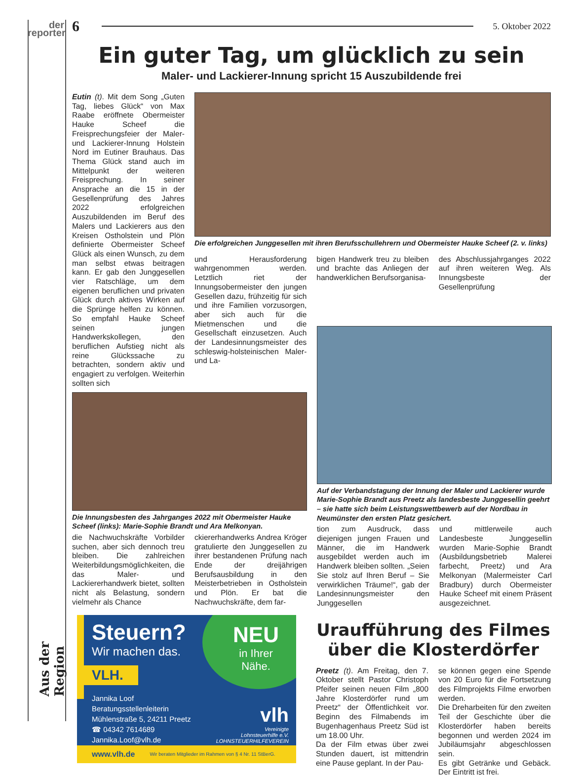der
reporter
Aus der Region
6 5. Oktober 2022
Ein guter Tag, um glücklich zu sein
Maler- und Lackierer-Innung spricht 15 Auszubildende frei
Eutin (t). Mit dem Song „Guten Tag, liebes Glück“ von Max Raabe eröffnete Obermeister Hauke Scheef die Freisprechungsfeier der Maler- und Lackierer-Innung Holstein Nord im Eutiner Brauhaus. Das Thema Glück stand auch im Mittelpunkt der weiteren Freisprechung. In seiner Ansprache an die 15 in der Gesellenprüfung des Jahres 2022 erfolgreichen Auszubildenden im Beruf des Malers und Lackierers aus den Kreisen Ostholstein und Plön definierte Obermeister Scheef Glück als einen Wunsch, zu dem man selbst etwas beitragen kann. Er gab den Junggesellen vier Ratschläge, um dem eigenen beruflichen und privaten Glück durch aktives Wirken auf die Sprünge helfen zu können. So empfahl Hauke Scheef seinen jungen Handwerkskollegen, den beruflichen Aufstieg nicht als reine Glückssache zu betrachten, sondern aktiv und engagiert zu verfolgen. Weiterhin sollten sich
Die erfolgreichen Junggesellen mit ihren Berufsschullehrern und Obermeister Hauke Scheef (2. v. links)
und Herausforderung wahrgenommen werden. Letztlich riet der Innungsobermeister den jungen Gesellen dazu, frühzeitig für sich und ihre Familien vorzusorgen, aber sich auch für die Mietmenschen und die Gesellschaft einzusetzen. Auch der Landesinnungsmeister des schleswig-holsteinischen Maler- und La-
bigen Handwerk treu zu bleiben und brachte das Anliegen der handwerklichen Berufsorganisa-
des Abschlussjahrganges 2022 auf ihren weiteren Weg. Als Innungsbeste der Gesellenprüfung
Die Innungsbesten des Jahrganges 2022 mit Obermeister Hauke Scheef (links): Marie-Sophie Brandt und Ara Melkonyan.
die Nachwuchskräfte Vorbilder suchen, aber sich dennoch treu bleiben. Die zahlreichen Weiterbildungsmöglichkeiten, die das Maler- und Lackiererhandwerk bietet, sollten nicht als Belastung, sondern vielmehr als Chance
ckiererhandwerks Andrea Kröger gratulierte den Junggesellen zu ihrer bestandenen Prüfung nach Ende der dreijährigen Berufsausbildung in den Meisterbetrieben in Ostholstein und Plön. Er bat die Nachwuchskräfte, dem far-
Auf der Verbandstagung der Innung der Maler und Lackierer wurde Marie-Sophie Brandt aus Preetz als landesbeste Junggesellin geehrt – sie hatte sich beim Leistungswettbewerb auf der Nordbau in Neumünster den ersten Platz gesichert.
tion zum Ausdruck, dass diejenigen jungen Frauen und Männer, die im Handwerk ausgebildet werden auch im Handwerk bleiben sollten. „Seien Sie stolz auf Ihren Beruf – Sie verwirklichen Träume!“, gab der Landesinnungsmeister den Junggesellen
und mittlerweile auch Landesbeste Junggesellin wurden Marie-Sophie Brandt (Ausbildungsbetrieb Malerei farbecht, Preetz) und Ara Melkonyan (Malermeister Carl Bradbury) durch Obermeister Hauke Scheef mit einem Präsent ausgezeichnet.
Steuern?
Wir machen das.
VLH.
NEU
in Ihrer
Nähe.
Jannika Loof
Beratungsstellenleiterin
Mühlenstraße 5, 24211 Preetz
☎ 04342 7614689
Jannika.Loof@vlh.de
vlh
Vereinigte
Lohnsteuerhilfe e.V.
LOHNSTEUERHILFEVEREIN
www.vlh.de Wir beraten Mitglieder im Rahmen von § 4 Nr. 11 StBerG.
Uraufführung des Filmes über die Klosterdörfer
Preetz (t). Am Freitag, den 7. Oktober stellt Pastor Christoph Pfeifer seinen neuen Film „800 Jahre Klosterdörfer rund um Preetz“ der Öffentlichkeit vor. Beginn des Filmabends im Bugenhagenhaus Preetz Süd ist um 18.00 Uhr.
Da der Film etwas über zwei Stunden dauert, ist mittendrin eine Pause geplant. In der Pau-
se können gegen eine Spende von 20 Euro für die Fortsetzung des Filmprojekts Filme erworben werden.
Die Dreharbeiten für den zweiten Teil der Geschichte über die Klosterdörfer haben bereits begonnen und werden 2024 im Jubiläumsjahr abgeschlossen sein.
Es gibt Getränke und Gebäck. Der Eintritt ist frei.